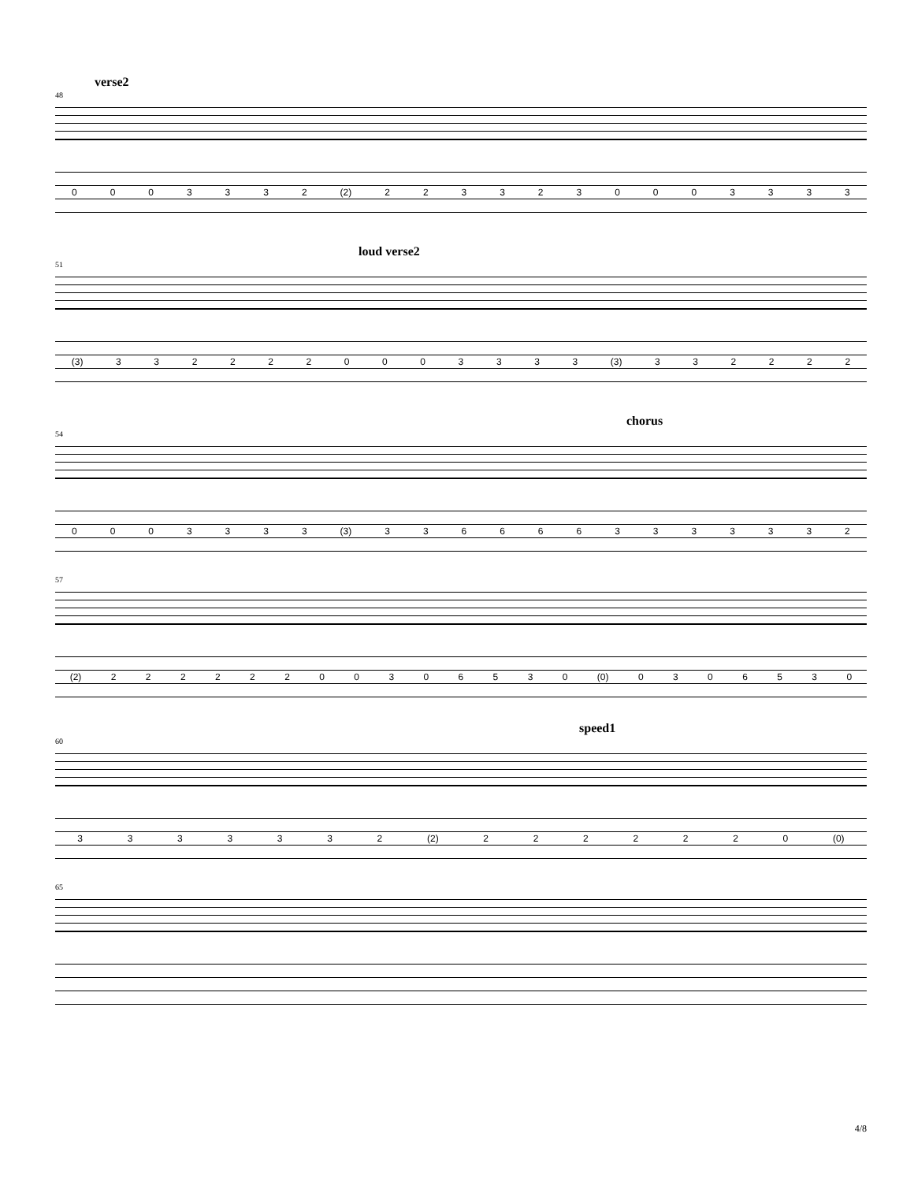verse2
48
0003332 (2) 2233230003333
loud verse2
51
(3) 3322220003333 (3) 332222
chorus
54
0003333 (3) 3366663333332
57
(2) 22222200306530 (0) 0306530
speed1
60
3333332 (2) 2222220 (0)
65
4/8